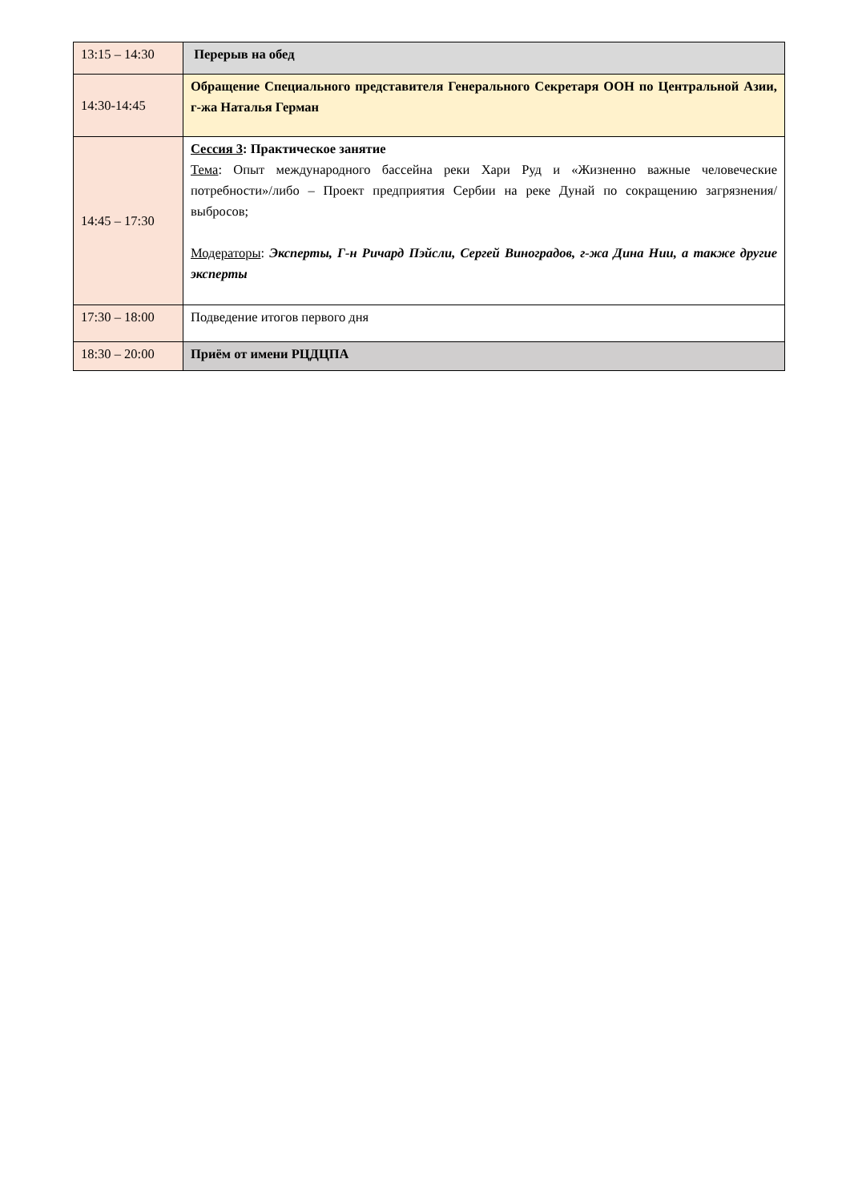| 13:15 – 14:30 | Перерыв на обед |
| 14:30-14:45 | Обращение Специального представителя Генерального Секретаря ООН по Центральной Азии, г-жа Наталья Герман |
| 14:45 – 17:30 | Сессия 3 : Практическое занятие Тема : Опыт международного бассейна реки Хари Руд и «Жизненно важные человеческие потребности»/либо – Проект предприятия Сербии на реке Дунай по сокращению загрязнения/выбросов; Модераторы : Эксперты, Г-н Ричард Пэйсли, Сергей Виноградов, г-жа Дина Нии, а также другие эксперты |
| 17:30 – 18:00 | Подведение итогов первого дня |
| 18:30 – 20:00 | Приём от имени РЦДЦПА |